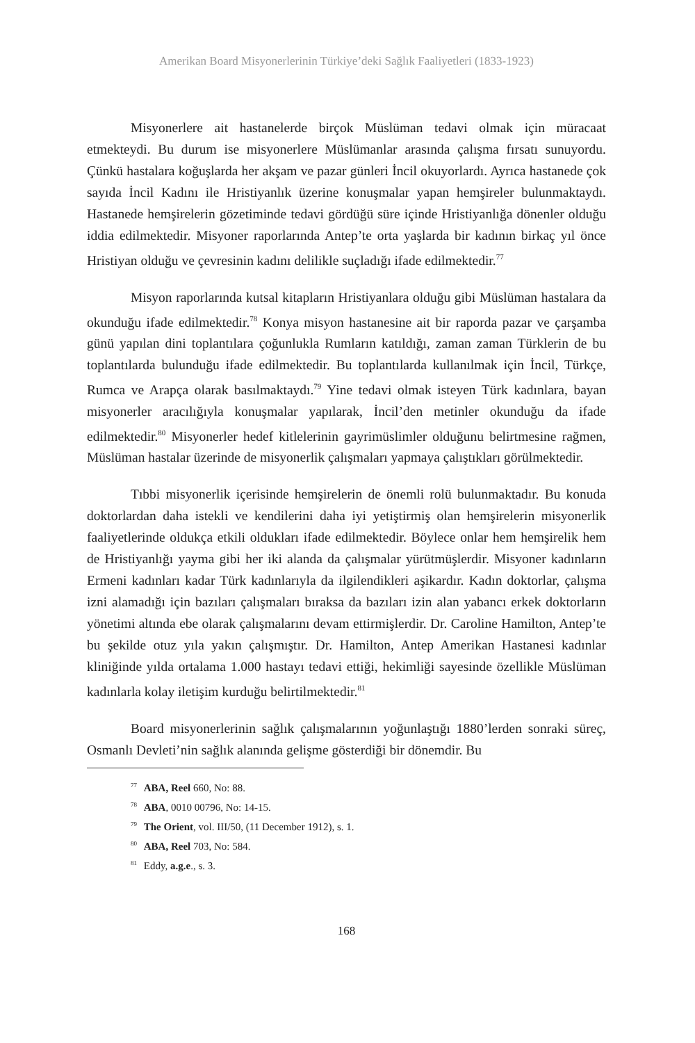Amerikan Board Misyonerlerinin Türkiye’deki Sağlık Faaliyetleri (1833-1923)
Misyonerlere ait hastanelerde birçok Müslüman tedavi olmak için müracaat etmekteydi. Bu durum ise misyonerlere Müslümanlar arasında çalışma fırsatı sunuyordu. Çünkü hastalara koğuşlarda her akşam ve pazar günleri İncil okuyorlardı. Ayrıca hastanede çok sayıda İncil Kadını ile Hristiyanlık üzerine konuşmalar yapan hemşireler bulunmaktaydı. Hastanede hemşirelerin gözetiminde tedavi gördüğü süre içinde Hristiyanlığa dönenler olduğu iddia edilmektedir. Misyoner raporlarında Antep’te orta yaşlarda bir kadının birkaç yıl önce Hristiyan olduğu ve çevresinin kadını delilikle suçladığı ifade edilmektedir.<sup>77</sup>
Misyon raporlarında kutsal kitapların Hristiyanlara olduğu gibi Müslüman hastalara da okunduğu ifade edilmektedir.<sup>78</sup> Konya misyon hastanesine ait bir raporda pazar ve çarşamba günü yapılan dini toplantılara çoğunlukla Rumların katıldığı, zaman zaman Türklerin de bu toplantılarda bulunduğu ifade edilmektedir. Bu toplantılarda kullanılmak için İncil, Türkçe, Rumca ve Arapça olarak basılmaktaydı.<sup>79</sup> Yine tedavi olmak isteyen Türk kadınlara, bayan misyonerler aracılığıyla konuşmalar yapılarak, İncil’den metinler okunduğu da ifade edilmektedir.<sup>80</sup> Misyonerler hedef kitlelerinin gayrimüslimler olduğunu belirtmesine rağmen, Müslüman hastalar üzerinde de misyonerlik çalışmaları yapmaya çalıştıkları görülmektedir.
Tıbbi misyonerlik içerisinde hemşirelerin de önemli rolü bulunmaktadır. Bu konuda doktorlardan daha istekli ve kendilerini daha iyi yetiştirmiş olan hemşirelerin misyonerlik faaliyetlerinde oldukça etkili oldukları ifade edilmektedir. Böylece onlar hem hemşirelik hem de Hristiyanlığı yayma gibi her iki alanda da çalışmalar yürütmüşlerdir. Misyoner kadınların Ermeni kadınları kadar Türk kadınlarıyla da ilgilendikleri aşikardır. Kadın doktorlar, çalışma izni alamadığı için bazıları çalışmaları bıraksa da bazıları izin alan yabancı erkek doktorların yönetimi altında ebe olarak çalışmalarını devam ettirmişlerdir. Dr. Caroline Hamilton, Antep’te bu şekilde otuz yıla yakın çalışmıştır. Dr. Hamilton, Antep Amerikan Hastanesi kadınlar kliniğinde yılda ortalama 1.000 hastayı tedavi ettiği, hekimliği sayesinde özellikle Müslüman kadınlarla kolay iletişim kurduğu belirtilmektedir.<sup>81</sup>
Board misyonerlerinin sağlık çalışmalarının yoğunlaştığı 1880’lerden sonraki süreç, Osmanlı Devleti’nin sağlık alanında gelişme gösterdiği bir dönemdir. Bu
<sup>77</sup> ABA, Reel 660, No: 88.
<sup>78</sup> ABA, 0010 00796, No: 14-15.
<sup>79</sup> The Orient, vol. III/50, (11 December 1912), s. 1.
<sup>80</sup> ABA, Reel 703, No: 584.
<sup>81</sup> Eddy, a.g.e., s. 3.
168